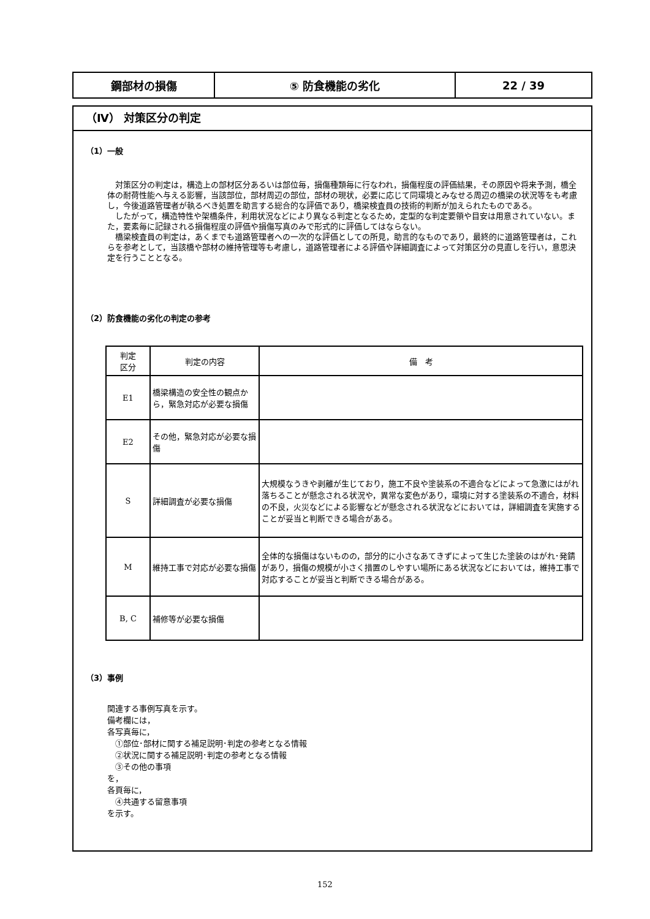| 鋼部材の損傷 | ⑤ 防食機能の劣化 | 22 / 39 |
（Ⅳ） 対策区分の判定
（1）一般
　対策区分の判定は，構造上の部材区分あるいは部位毎，損傷種類毎に行なわれ，損傷程度の評価結果，その原因や将来予測，橋全体の耐荷性能へ与える影響，当該部位，部材周辺の部位，部材の現状，必要に応じて同環境とみなせる周辺の橋梁の状況等をも考慮し，今後道路管理者が執るべき処置を助言する総合的な評価であり，橋梁検査員の技術的判断が加えられたものである。
　したがって，構造特性や架橋条件，利用状況などにより異なる判定となるため，定型的な判定要領や目安は用意されていない。また，要素毎に記録される損傷程度の評価や損傷写真のみで形式的に評価してはならない。
　橋梁検査員の判定は，あくまでも道路管理者への一次的な評価としての所見，助言的なものであり，最終的に道路管理者は，これらを参考として，当該橋や部材の維持管理等も考慮し，道路管理者による評価や詳細調査によって対策区分の見直しを行い，意思決定を行うこととなる。
（2）防食機能の劣化の判定の参考
| 判定 区分 | 判定の内容 | 備 考 |
| --- | --- | --- |
| E1 | 橋梁構造の安全性の観点から，緊急対応が必要な損傷 | |
| E2 | その他，緊急対応が必要な損傷 | |
| S | 詳細調査が必要な損傷 | 大規模なうきや剥離が生じており，施工不良や塗装系の不適合などによって急激にはがれ落ちることが懸念される状況や，異常な変色があり，環境に対する塗装系の不適合，材料の不良，火災などによる影響などが懸念される状況などにおいては，詳細調査を実施することが妥当と判断できる場合がある。 |
| M | 維持工事で対応が必要な損傷 | 全体的な損傷はないものの，部分的に小さなあてきずによって生じた塗装のはがれ･発錆があり，損傷の規模が小さく措置のしやすい場所にある状況などにおいては，維持工事で対応することが妥当と判断できる場合がある。 |
| B, C | 補修等が必要な損傷 | |
（3）事例
関連する事例写真を示す。
備考欄には，
各写真毎に，
　①部位･部材に関する補足説明･判定の参考となる情報
　②状況に関する補足説明･判定の参考となる情報
　③その他の事項
を，
各頁毎に，
　④共通する留意事項
を示す。
152